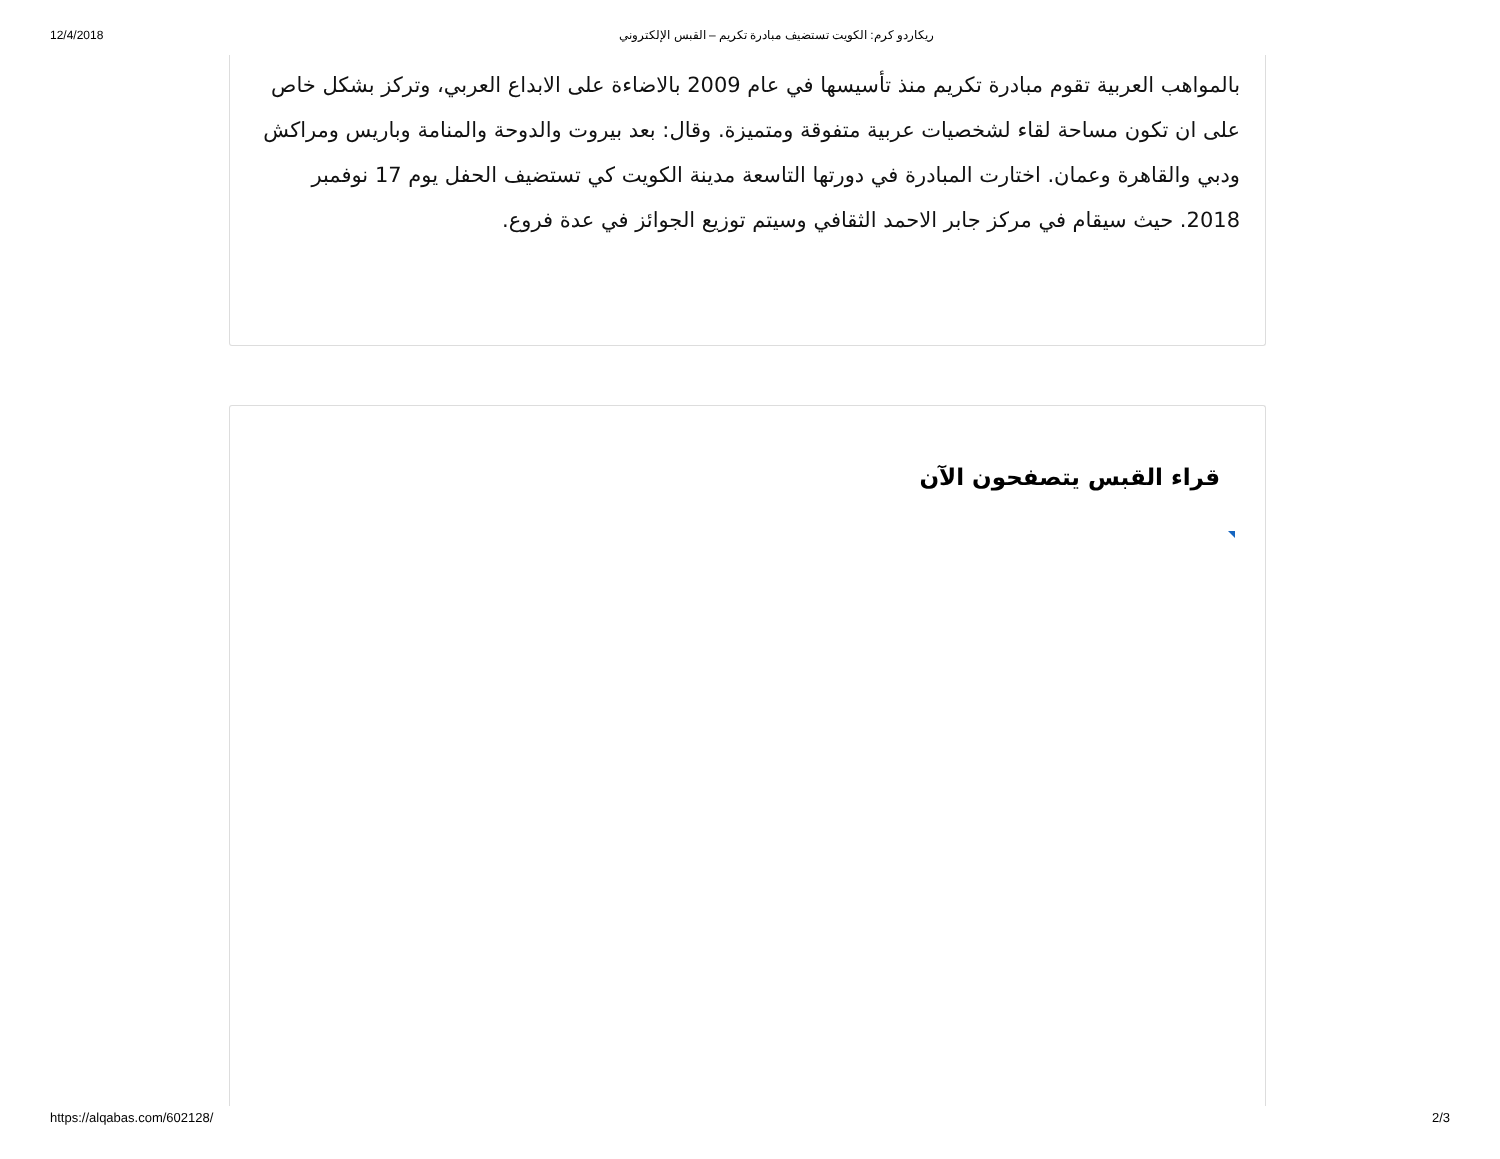12/4/2018 ريكاردو كرم: الكويت تستضيف مبادرة تكريم – القبس الإلكتروني
بالمواهب العربية تقوم مبادرة تكريم منذ تأسيسها في عام 2009 بالاضاءة على الابداع العربي، وتركز بشكل خاص على ان تكون مساحة لقاء لشخصيات عربية متفوقة ومتميزة. وقال: بعد بيروت والدوحة والمنامة وباريس ومراكش ودبي والقاهرة وعمان. اختارت المبادرة في دورتها التاسعة مدينة الكويت كي تستضيف الحفل يوم 17 نوفمبر 2018. حيث سيقام في مركز جابر الاحمد الثقافي وسيتم توزيع الجوائز في عدة فروع.
قراء القبس يتصفحون الآن
https://alqabas.com/602128/ 2/3